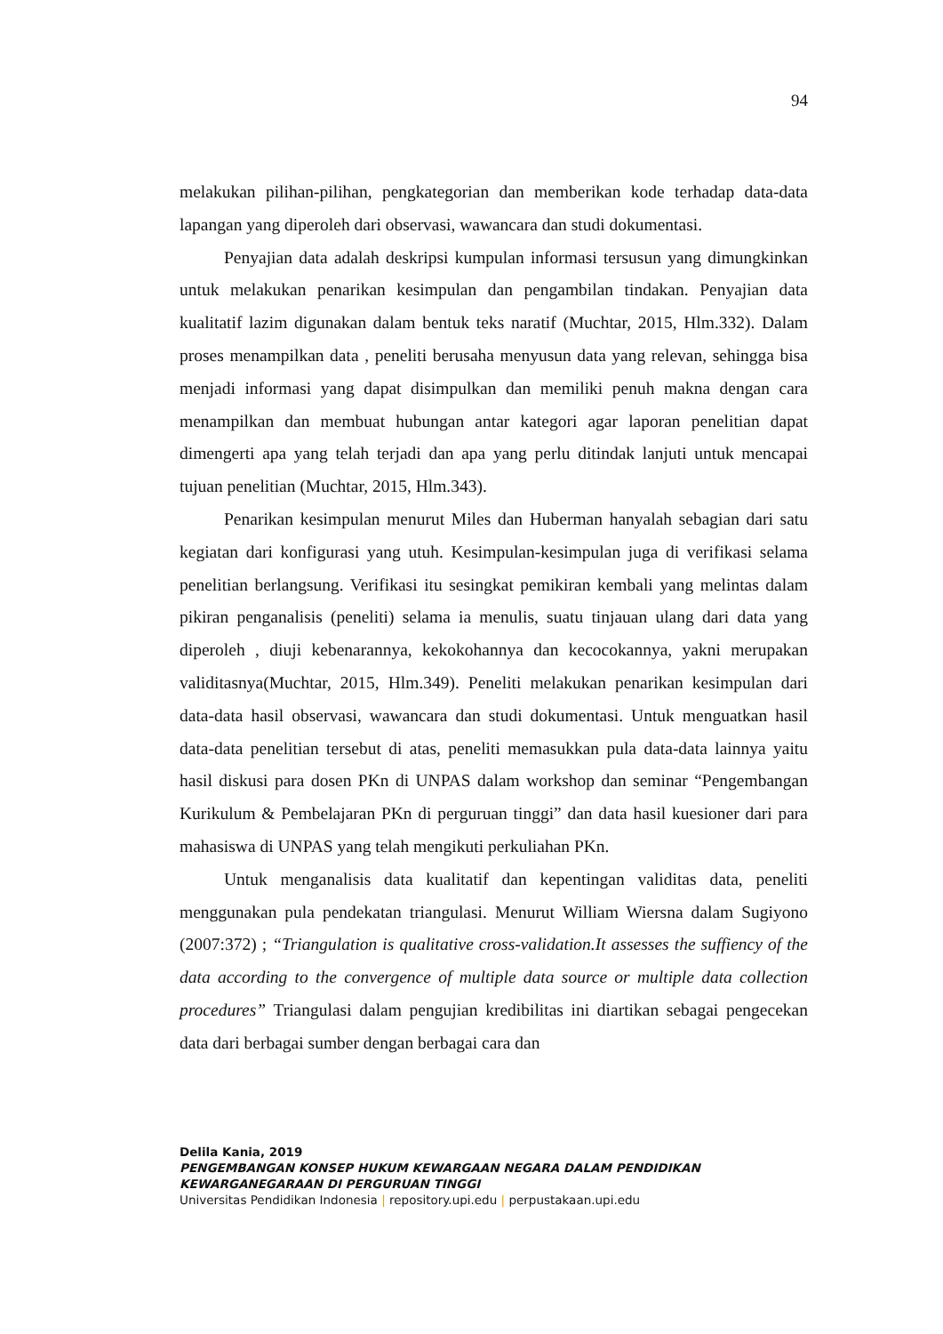94
melakukan pilihan-pilihan, pengkategorian dan memberikan kode terhadap data-data lapangan yang diperoleh dari observasi, wawancara dan studi dokumentasi.
Penyajian data adalah deskripsi kumpulan informasi tersusun yang dimungkinkan untuk melakukan penarikan kesimpulan dan pengambilan tindakan. Penyajian data kualitatif lazim digunakan dalam bentuk teks naratif (Muchtar, 2015, Hlm.332). Dalam proses menampilkan data , peneliti berusaha menyusun data yang relevan, sehingga bisa menjadi informasi yang dapat disimpulkan dan memiliki penuh makna dengan cara menampilkan dan membuat hubungan antar kategori agar laporan penelitian dapat dimengerti apa yang telah terjadi dan apa yang perlu ditindak lanjuti untuk mencapai tujuan penelitian (Muchtar, 2015, Hlm.343).
Penarikan kesimpulan menurut Miles dan Huberman hanyalah sebagian dari satu kegiatan dari konfigurasi yang utuh. Kesimpulan-kesimpulan juga di verifikasi selama penelitian berlangsung. Verifikasi itu sesingkat pemikiran kembali yang melintas dalam pikiran penganalisis (peneliti) selama ia menulis, suatu tinjauan ulang dari data yang diperoleh , diuji kebenarannya, kekokohannya dan kecocokannya, yakni merupakan validitasnya(Muchtar, 2015, Hlm.349). Peneliti melakukan penarikan kesimpulan dari data-data hasil observasi, wawancara dan studi dokumentasi. Untuk menguatkan hasil data-data penelitian tersebut di atas, peneliti memasukkan pula data-data lainnya yaitu hasil diskusi para dosen PKn di UNPAS dalam workshop dan seminar “Pengembangan Kurikulum & Pembelajaran PKn di perguruan tinggi” dan data hasil kuesioner dari para mahasiswa di UNPAS yang telah mengikuti perkuliahan PKn.
Untuk menganalisis data kualitatif dan kepentingan validitas data, peneliti menggunakan pula pendekatan triangulasi. Menurut William Wiersna dalam Sugiyono (2007:372) ; “Triangulation is qualitative cross-validation.It assesses the suffiency of the data according to the convergence of multiple data source or multiple data collection procedures” Triangulasi dalam pengujian kredibilitas ini diartikan sebagai pengecekan data dari berbagai sumber dengan berbagai cara dan
Delila Kania, 2019
PENGEMBANGAN KONSEP HUKUM KEWARGAAN NEGARA DALAM PENDIDIKAN
KEWARGANEGARAAN DI PERGURUAN TINGGI
Universitas Pendidikan Indonesia | repository.upi.edu | perpustakaan.upi.edu